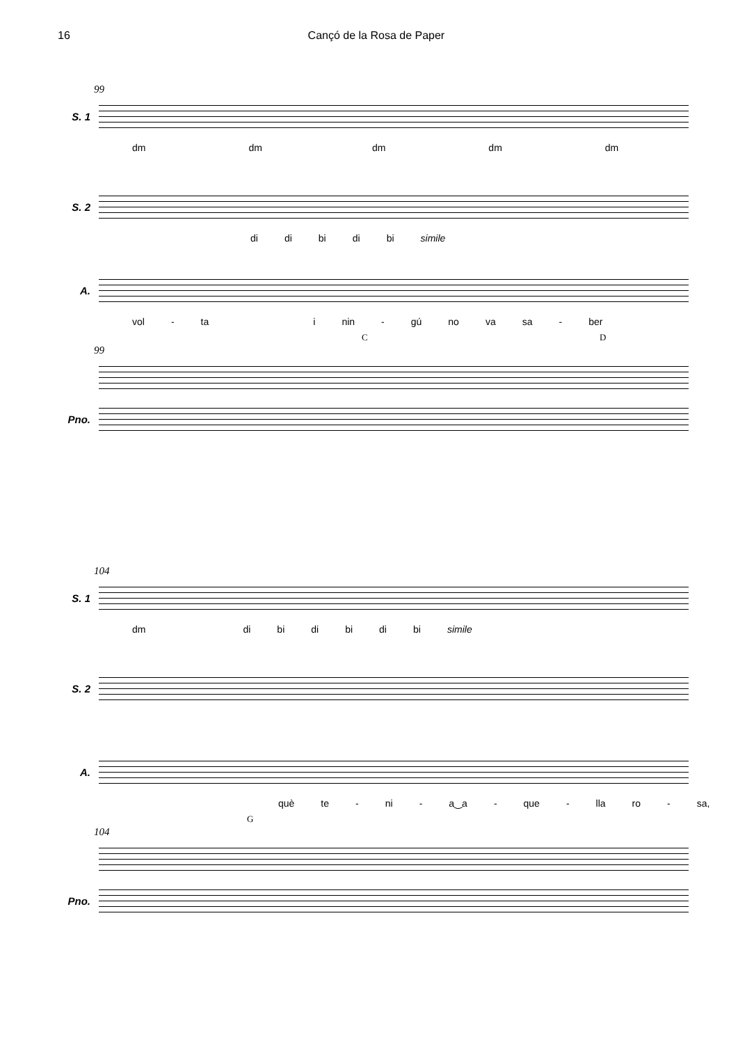16 Cançó de la Rosa de Paper
99
S. 1
dm dm dm dm dm
S. 2
di di bi di bi simile
A.
vol - ta i nin - gú no va sa - ber
C D
99
Pno.
104
S. 1
dm di bi di bi di bi simile
S. 2
A.
què te - ni - a‿a - que - lla ro - sa,
G
104
Pno.